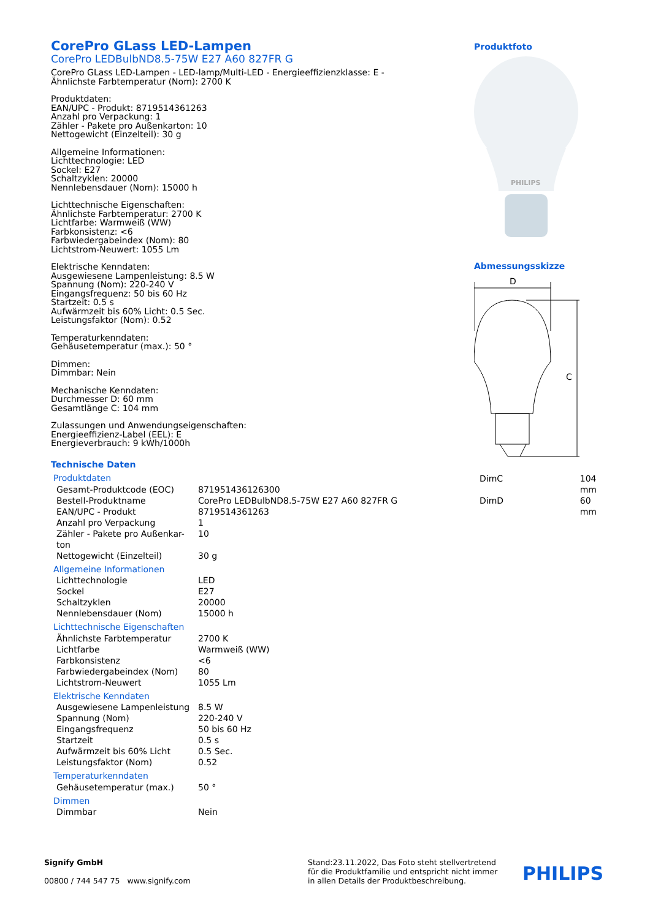CorePro GLass LED-Lampen
CorePro LEDBulbND8.5-75W E27 A60 827FR G
CorePro GLass LED-Lampen - LED-lamp/Multi-LED - Energieeffizienzklasse: E - Ähnlichste Farbtemperatur (Nom): 2700 K
Produktdaten:
EAN/UPC - Produkt: 8719514361263
Anzahl pro Verpackung: 1
Zähler - Pakete pro Außenkarton: 10
Nettogewicht (Einzelteil): 30 g
Allgemeine Informationen:
Lichttechnologie: LED
Sockel: E27
Schaltzyklen: 20000
Nennlebensdauer (Nom): 15000 h
Lichttechnische Eigenschaften:
Ähnlichste Farbtemperatur: 2700 K
Lichtfarbe: Warmweiß (WW)
Farbkonsistenz: <6
Farbwiedergabeindex (Nom): 80
Lichtstrom-Neuwert: 1055 Lm
Elektrische Kenndaten:
Ausgewiesene Lampenleistung: 8.5 W
Spannung (Nom): 220-240 V
Eingangsfrequenz: 50 bis 60 Hz
Startzeit: 0.5 s
Aufwärmzeit bis 60% Licht: 0.5 Sec.
Leistungsfaktor (Nom): 0.52
Temperaturkenndaten:
Gehäusetemperatur (max.): 50 °
Dimmen:
Dimmbar: Nein
Mechanische Kenndaten:
Durchmesser D: 60 mm
Gesamtlänge C: 104 mm
Zulassungen und Anwendungseigenschaften:
Energieeffizienz-Label (EEL): E
Energieverbrauch: 9 kWh/1000h
Technische Daten
Produktdaten
| Gesamt-Produktcode (EOC) | 871951436126300 |
| Bestell-Produktname | CorePro LEDBulbND8.5-75W E27 A60 827FR G |
| EAN/UPC - Produkt | 8719514361263 |
| Anzahl pro Verpackung | 1 |
| Zähler - Pakete pro Außenkar-ton | 10 |
| Nettogewicht (Einzelteil) | 30 g |
Allgemeine Informationen
| Lichttechnologie | LED |
| Sockel | E27 |
| Schaltzyklen | 20000 |
| Nennlebensdauer (Nom) | 15000 h |
Lichttechnische Eigenschaften
| Ähnlichste Farbtemperatur | 2700 K |
| Lichtfarbe | Warmweiß (WW) |
| Farbkonsistenz | <6 |
| Farbwiedergabeindex (Nom) | 80 |
| Lichtstrom-Neuwert | 1055 Lm |
Elektrische Kenndaten
| Ausgewiesene Lampenleistung | 8.5 W |
| Spannung (Nom) | 220-240 V |
| Eingangsfrequenz | 50 bis 60 Hz |
| Startzeit | 0.5 s |
| Aufwärmzeit bis 60% Licht | 0.5 Sec. |
| Leistungsfaktor (Nom) | 0.52 |
Temperaturkenndaten
| Gehäusetemperatur (max.) | 50 ° |
Dimmen
| Dimmbar | Nein |
Produktfoto
PHILIPS
Abmessungsskizze
D
C
| DimC | 104 mm |
| DimD | 60 mm |
Signify GmbH
00800 / 744 547 75 www.signify.com
Stand:23.11.2022, Das Foto steht stellvertretend für die Produktfamilie und entspricht nicht immer in allen Details der Produktbeschreibung.
PHILIPS